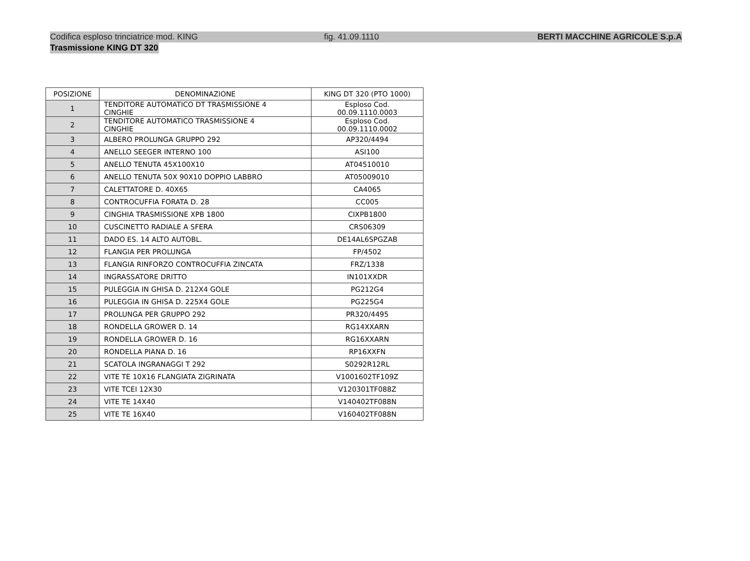Codifica esploso trinciatrice mod. KING fig. 41.09.1110 BERTI MACCHINE AGRICOLE S.p.A
Trasmissione KING DT 320
| POSIZIONE | DENOMINAZIONE | KING DT 320 (PTO 1000) |
| --- | --- | --- |
| 1 | TENDITORE AUTOMATICO DT TRASMISSIONE 4 CINGHIE | Esploso Cod. 00.09.1110.0003 |
| 2 | TENDITORE AUTOMATICO TRASMISSIONE 4 CINGHIE | Esploso Cod. 00.09.1110.0002 |
| 3 | ALBERO PROLUNGA GRUPPO 292 | AP320/4494 |
| 4 | ANELLO SEEGER INTERNO 100 | ASI100 |
| 5 | ANELLO TENUTA 45X100X10 | AT04510010 |
| 6 | ANELLO TENUTA 50X 90X10 DOPPIO LABBRO | AT05009010 |
| 7 | CALETTATORE D. 40X65 | CA4065 |
| 8 | CONTROCUFFIA FORATA D. 28 | CC005 |
| 9 | CINGHIA TRASMISSIONE XPB 1800 | CIXPB1800 |
| 10 | CUSCINETTO RADIALE A SFERA | CRS06309 |
| 11 | DADO ES. 14 ALTO AUTOBL. | DE14AL6SPGZAB |
| 12 | FLANGIA PER PROLUNGA | FP/4502 |
| 13 | FLANGIA RINFORZO CONTROCUFFIA ZINCATA | FRZ/1338 |
| 14 | INGRASSATORE DRITTO | IN101XXDR |
| 15 | PULEGGIA IN GHISA D. 212X4 GOLE | PG212G4 |
| 16 | PULEGGIA IN GHISA D. 225X4 GOLE | PG225G4 |
| 17 | PROLUNGA PER GRUPPO 292 | PR320/4495 |
| 18 | RONDELLA GROWER D. 14 | RG14XXARN |
| 19 | RONDELLA GROWER D. 16 | RG16XXARN |
| 20 | RONDELLA PIANA D. 16 | RP16XXFN |
| 21 | SCATOLA INGRANAGGI T 292 | S0292R12RL |
| 22 | VITE TE 10X16 FLANGIATA ZIGRINATA | V1001602TF109Z |
| 23 | VITE TCEI 12X30 | V120301TF088Z |
| 24 | VITE TE 14X40 | V140402TF088N |
| 25 | VITE TE 16X40 | V160402TF088N |